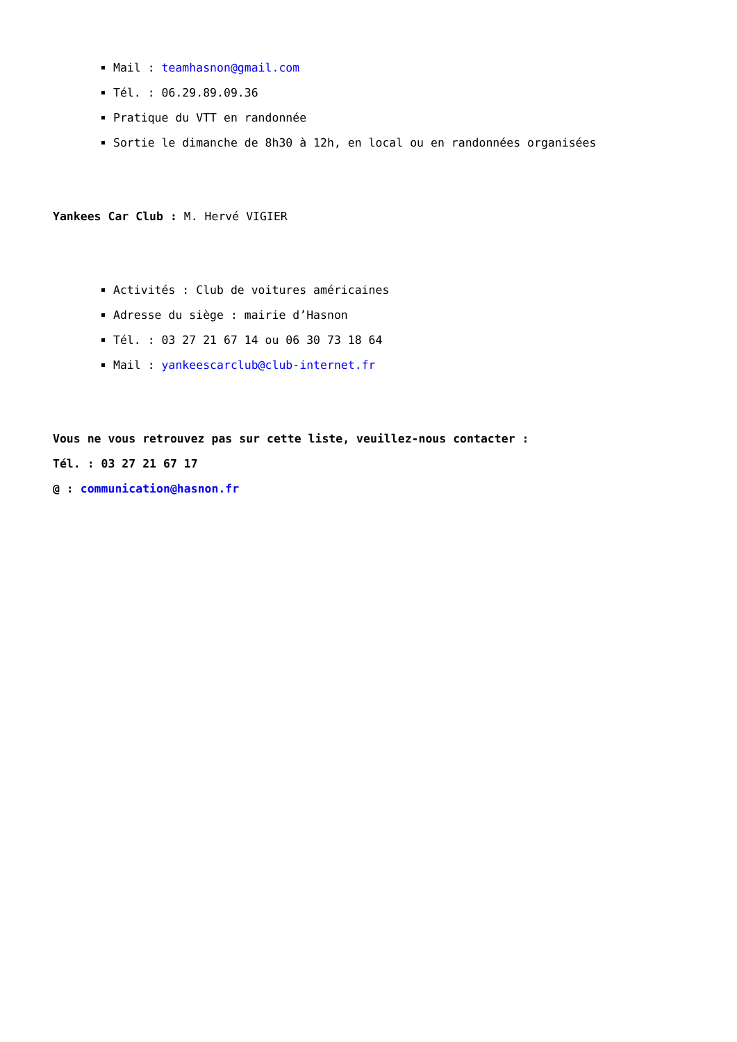Mail : teamhasnon@gmail.com
Tél. : 06.29.89.09.36
Pratique du VTT en randonnée
Sortie le dimanche de 8h30 à 12h, en local ou en randonnées organisées
Yankees Car Club : M. Hervé VIGIER
Activités : Club de voitures américaines
Adresse du siège : mairie d’Hasnon
Tél. : 03 27 21 67 14 ou 06 30 73 18 64
Mail : yankeescarclub@club-internet.fr
Vous ne vous retrouvez pas sur cette liste, veuillez-nous contacter :
Tél. : 03 27 21 67 17
@ : communication@hasnon.fr